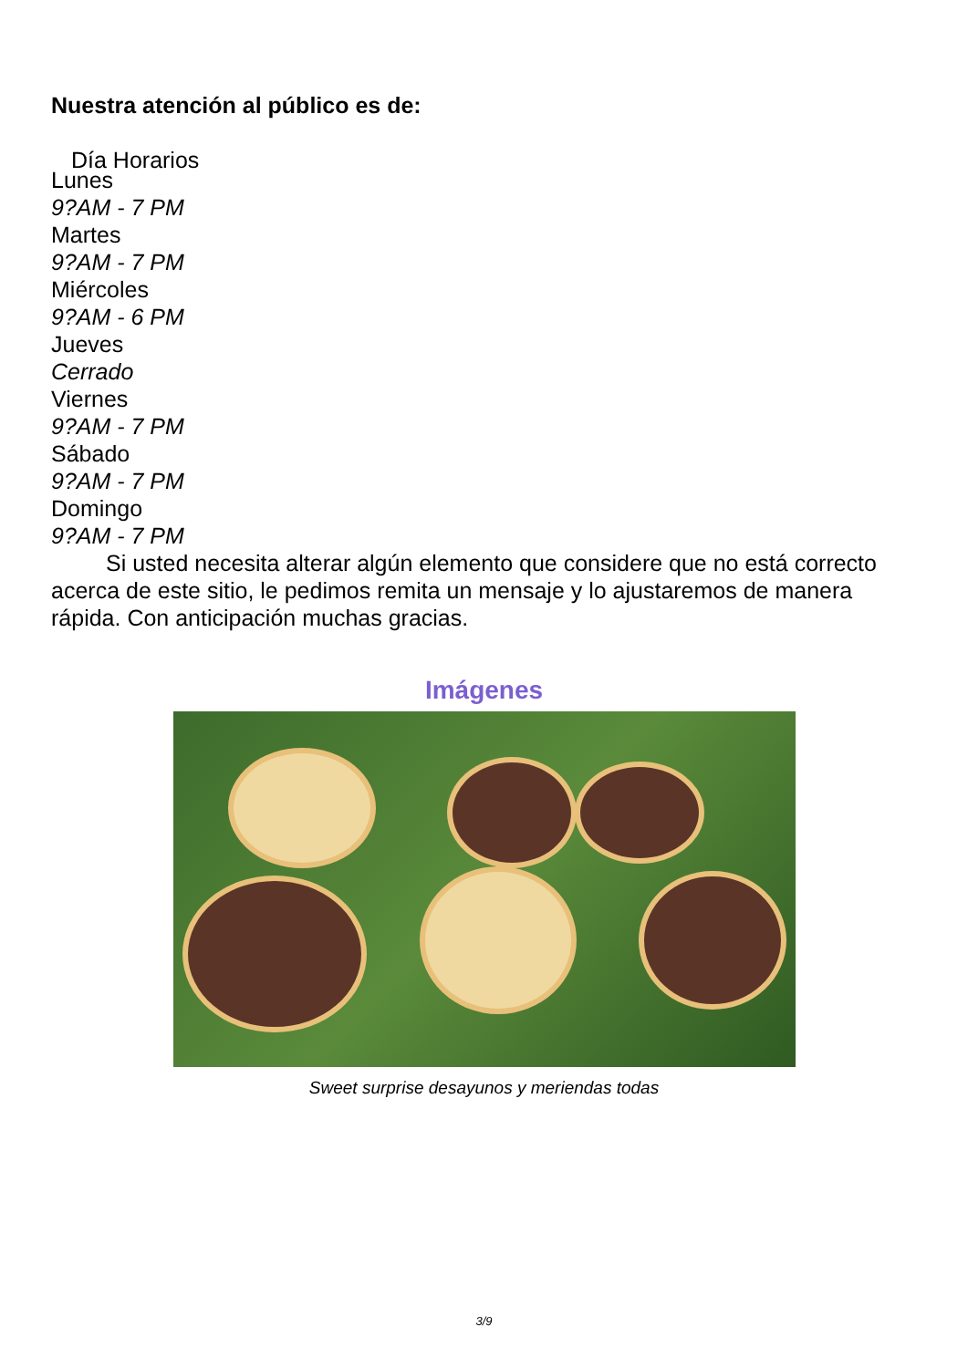Nuestra atención al público es de:
| Día Horarios |
| --- |
| Lunes |
| 9?AM - 7 PM |
| Martes |
| 9?AM - 7 PM |
| Miércoles |
| 9?AM - 6 PM |
| Jueves |
| Cerrado |
| Viernes |
| 9?AM - 7 PM |
| Sábado |
| 9?AM - 7 PM |
| Domingo |
| 9?AM - 7 PM |
Si usted necesita alterar algún elemento que considere que no está correcto acerca de este sitio, le pedimos remita un mensaje y lo ajustaremos de manera rápida. Con anticipación muchas gracias.
Imágenes
Sweet surprise desayunos y meriendas todas
3/9